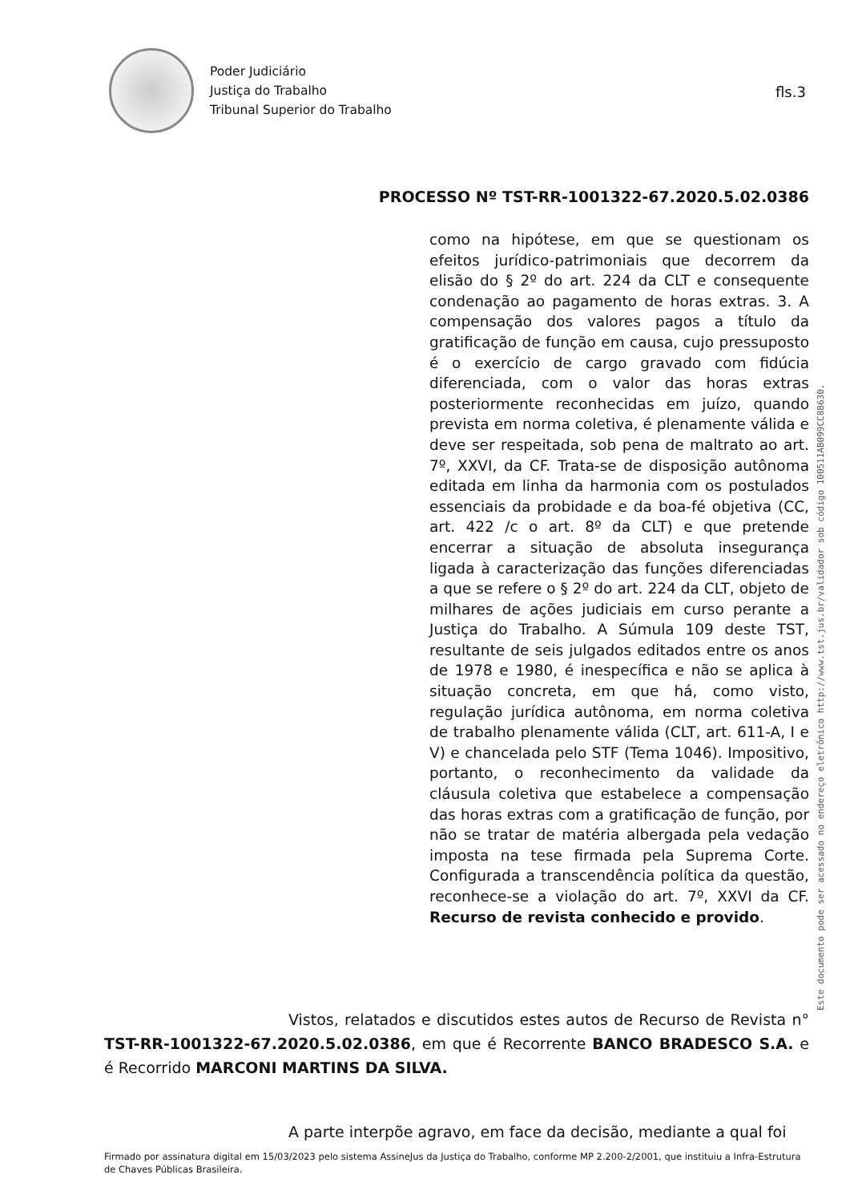Poder Judiciário
Justiça do Trabalho
Tribunal Superior do Trabalho
fls.3
PROCESSO Nº TST-RR-1001322-67.2020.5.02.0386
como na hipótese, em que se questionam os efeitos jurídico-patrimoniais que decorrem da elisão do § 2º do art. 224 da CLT e consequente condenação ao pagamento de horas extras. 3. A compensação dos valores pagos a título da gratificação de função em causa, cujo pressuposto é o exercício de cargo gravado com fidúcia diferenciada, com o valor das horas extras posteriormente reconhecidas em juízo, quando prevista em norma coletiva, é plenamente válida e deve ser respeitada, sob pena de maltrato ao art. 7º, XXVI, da CF. Trata-se de disposição autônoma editada em linha da harmonia com os postulados essenciais da probidade e da boa-fé objetiva (CC, art. 422 /c o art. 8º da CLT) e que pretende encerrar a situação de absoluta insegurança ligada à caracterização das funções diferenciadas a que se refere o § 2º do art. 224 da CLT, objeto de milhares de ações judiciais em curso perante a Justiça do Trabalho. A Súmula 109 deste TST, resultante de seis julgados editados entre os anos de 1978 e 1980, é inespecífica e não se aplica à situação concreta, em que há, como visto, regulação jurídica autônoma, em norma coletiva de trabalho plenamente válida (CLT, art. 611-A, I e V) e chancelada pelo STF (Tema 1046). Impositivo, portanto, o reconhecimento da validade da cláusula coletiva que estabelece a compensação das horas extras com a gratificação de função, por não se tratar de matéria albergada pela vedação imposta na tese firmada pela Suprema Corte. Configurada a transcendência política da questão, reconhece-se a violação do art. 7º, XXVI da CF. Recurso de revista conhecido e provido.
Este documento pode ser acessado no endereço eletrônico http://www.tst.jus.br/validador sob código 100511AB099CC8B630.
Vistos, relatados e discutidos estes autos de Recurso de Revista n° TST-RR-1001322-67.2020.5.02.0386, em que é Recorrente BANCO BRADESCO S.A. e é Recorrido MARCONI MARTINS DA SILVA.
A parte interpõe agravo, em face da decisão, mediante a qual foi
Firmado por assinatura digital em 15/03/2023 pelo sistema AssineJus da Justiça do Trabalho, conforme MP 2.200-2/2001, que instituiu a Infra-Estrutura de Chaves Públicas Brasileira.